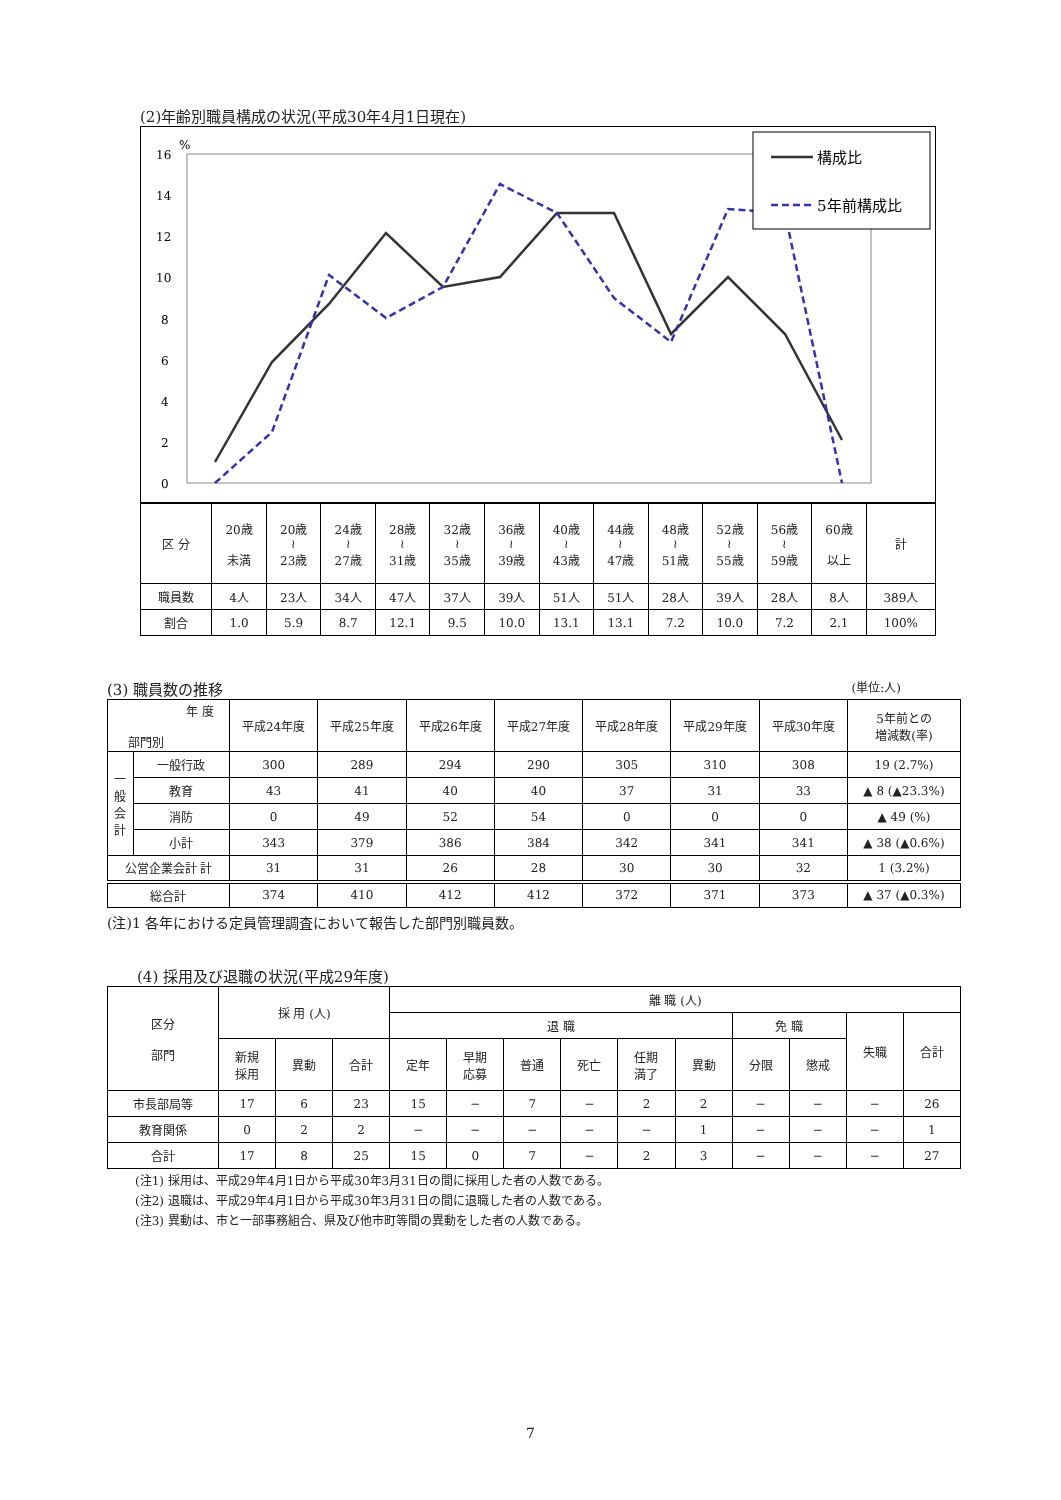(2)年齢別職員構成の状況(平成30年4月1日現在)
%
16
14
12
10
8
6
4
2
0
構成比
5年前構成比
| 区 分 | 20歳 未満 | 20歳 ≀ 23歳 | 24歳 ≀ 27歳 | 28歳 ≀ 31歳 | 32歳 ≀ 35歳 | 36歳 ≀ 39歳 | 40歳 ≀ 43歳 | 44歳 ≀ 47歳 | 48歳 ≀ 51歳 | 52歳 ≀ 55歳 | 56歳 ≀ 59歳 | 60歳 以上 | 計 |
| 職員数 | 4人 | 23人 | 34人 | 47人 | 37人 | 39人 | 51人 | 51人 | 28人 | 39人 | 28人 | 8人 | 389人 |
| 割合 | 1.0 | 5.9 | 8.7 | 12.1 | 9.5 | 10.0 | 13.1 | 13.1 | 7.2 | 10.0 | 7.2 | 2.1 | 100% |
(3) 職員数の推移 (単位:人)
| 年 度 部門別 | | 平成24年度 | 平成25年度 | 平成26年度 | 平成27年度 | 平成28年度 | 平成29年度 | 平成30年度 | 5年前との 増減数(率) |
| 一 般 会 計 | 一般行政 | 300 | 289 | 294 | 290 | 305 | 310 | 308 | 19 (2.7%) |
| | 教育 | 43 | 41 | 40 | 40 | 37 | 31 | 33 | ▲ 8 (▲23.3%) |
| | 消防 | 0 | 49 | 52 | 54 | 0 | 0 | 0 | ▲ 49 (%) |
| | 小計 | 343 | 379 | 386 | 384 | 342 | 341 | 341 | ▲ 38 (▲0.6%) |
| 公営企業会計 計 | | 31 | 31 | 26 | 28 | 30 | 30 | 32 | 1 (3.2%) |
| 総合計 | | 374 | 410 | 412 | 412 | 372 | 371 | 373 | ▲ 37 (▲0.3%) |
(注)1 各年における定員管理調査において報告した部門別職員数。
(4) 採用及び退職の状況(平成29年度)
| 区分 部門 | 採 用 (人) | | | 離 職 (人) | | | | | | | | | |
| | | | | 退 職 | | | | | | 免 職 | | 失職 | 合計 |
| | 新規 採用 | 異動 | 合計 | 定年 | 早期 応募 | 普通 | 死亡 | 任期 満了 | 異動 | 分限 | 懲戒 | | |
| 市長部局等 | 17 | 6 | 23 | 15 | − | 7 | − | 2 | 2 | − | − | − | 26 |
| 教育関係 | 0 | 2 | 2 | − | − | − | − | − | 1 | − | − | − | 1 |
| 合計 | 17 | 8 | 25 | 15 | 0 | 7 | − | 2 | 3 | − | − | − | 27 |
(注1) 採用は、平成29年4月1日から平成30年3月31日の間に採用した者の人数である。
(注2) 退職は、平成29年4月1日から平成30年3月31日の間に退職した者の人数である。
(注3) 異動は、市と一部事務組合、県及び他市町等間の異動をした者の人数である。
7